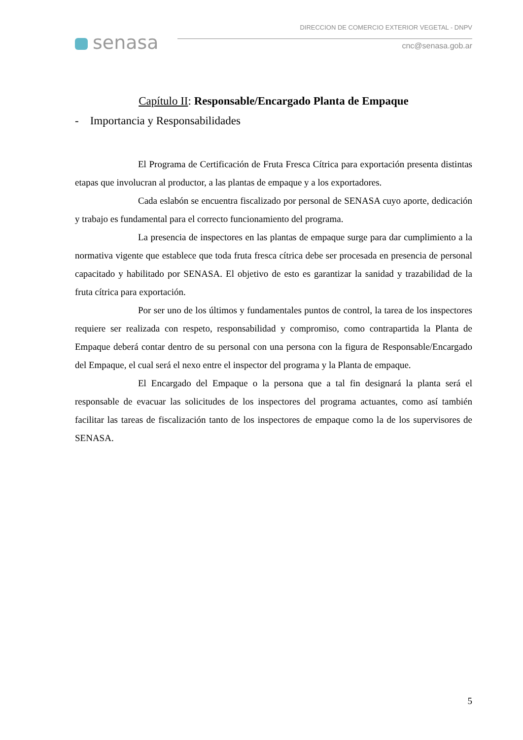senasa
DIRECCION DE COMERCIO EXTERIOR VEGETAL - DNPV
cnc@senasa.gob.ar
Capítulo II: Responsable/Encargado Planta de Empaque
- Importancia y Responsabilidades
El Programa de Certificación de Fruta Fresca Cítrica para exportación presenta distintas etapas que involucran al productor, a las plantas de empaque y a los exportadores.
Cada eslabón se encuentra fiscalizado por personal de SENASA cuyo aporte, dedicación y trabajo es fundamental para el correcto funcionamiento del programa.
La presencia de inspectores en las plantas de empaque surge para dar cumplimiento a la normativa vigente que establece que toda fruta fresca cítrica debe ser procesada en presencia de personal capacitado y habilitado por SENASA. El objetivo de esto es garantizar la sanidad y trazabilidad de la fruta cítrica para exportación.
Por ser uno de los últimos y fundamentales puntos de control, la tarea de los inspectores requiere ser realizada con respeto, responsabilidad y compromiso, como contrapartida la Planta de Empaque deberá contar dentro de su personal con una persona con la figura de Responsable/Encargado del Empaque, el cual será el nexo entre el inspector del programa y la Planta de empaque.
El Encargado del Empaque o la persona que a tal fin designará la planta será el responsable de evacuar las solicitudes de los inspectores del programa actuantes, como así también facilitar las tareas de fiscalización tanto de los inspectores de empaque como la de los supervisores de SENASA.
5